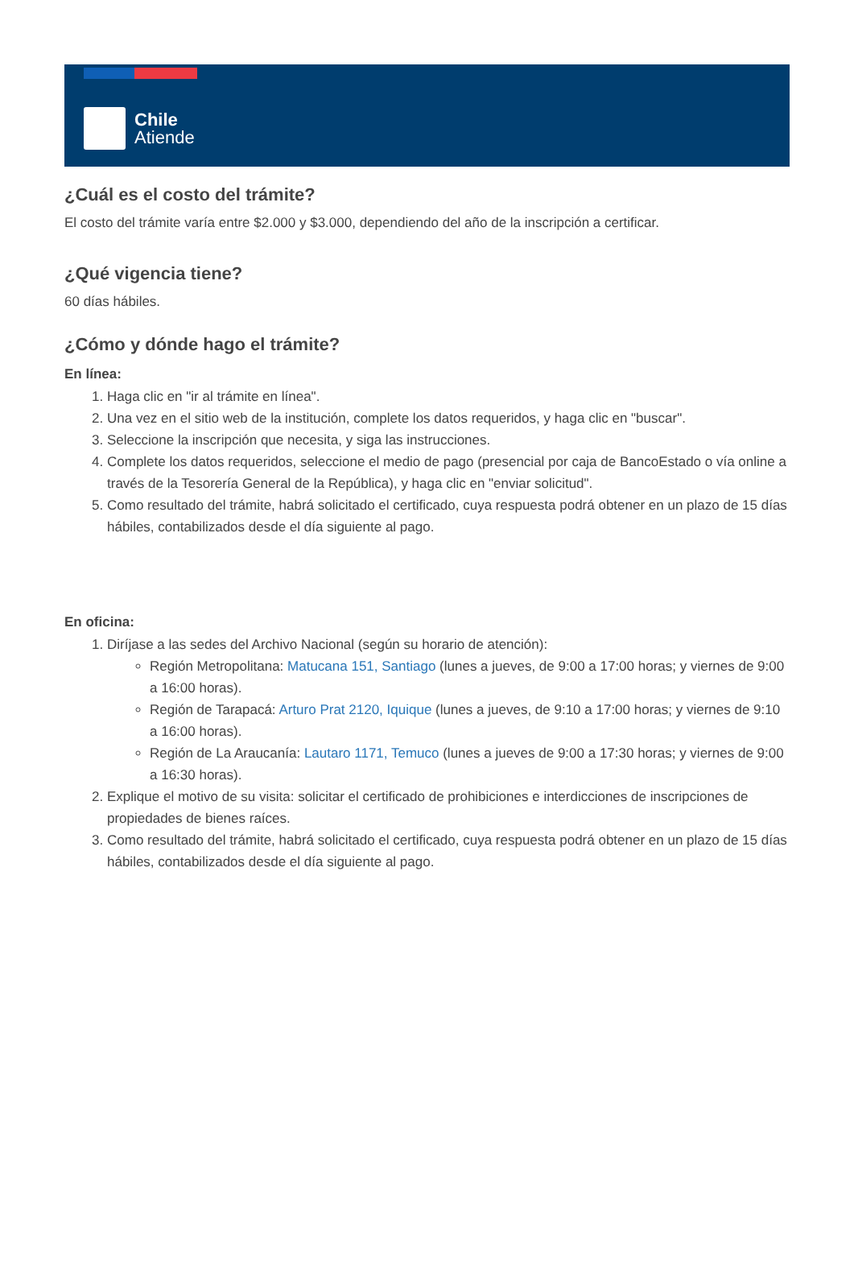Chile
Atiende
¿Cuál es el costo del trámite?
El costo del trámite varía entre $2.000 y $3.000, dependiendo del año de la inscripción a certificar.
¿Qué vigencia tiene?
60 días hábiles.
¿Cómo y dónde hago el trámite?
En línea:
1. Haga clic en "ir al trámite en línea".
2. Una vez en el sitio web de la institución, complete los datos requeridos, y haga clic en "buscar".
3. Seleccione la inscripción que necesita, y siga las instrucciones.
4. Complete los datos requeridos, seleccione el medio de pago (presencial por caja de BancoEstado o vía online a través de la Tesorería General de la República), y haga clic en "enviar solicitud".
5. Como resultado del trámite, habrá solicitado el certificado, cuya respuesta podrá obtener en un plazo de 15 días hábiles, contabilizados desde el día siguiente al pago.
En oficina:
1. Diríjase a las sedes del Archivo Nacional (según su horario de atención):
Región Metropolitana: Matucana 151, Santiago (lunes a jueves, de 9:00 a 17:00 horas; y viernes de 9:00 a 16:00 horas).
Región de Tarapacá: Arturo Prat 2120, Iquique (lunes a jueves, de 9:10 a 17:00 horas; y viernes de 9:10 a 16:00 horas).
Región de La Araucanía: Lautaro 1171, Temuco (lunes a jueves de 9:00 a 17:30 horas; y viernes de 9:00 a 16:30 horas).
2. Explique el motivo de su visita: solicitar el certificado de prohibiciones e interdicciones de inscripciones de propiedades de bienes raíces.
3. Como resultado del trámite, habrá solicitado el certificado, cuya respuesta podrá obtener en un plazo de 15 días hábiles, contabilizados desde el día siguiente al pago.